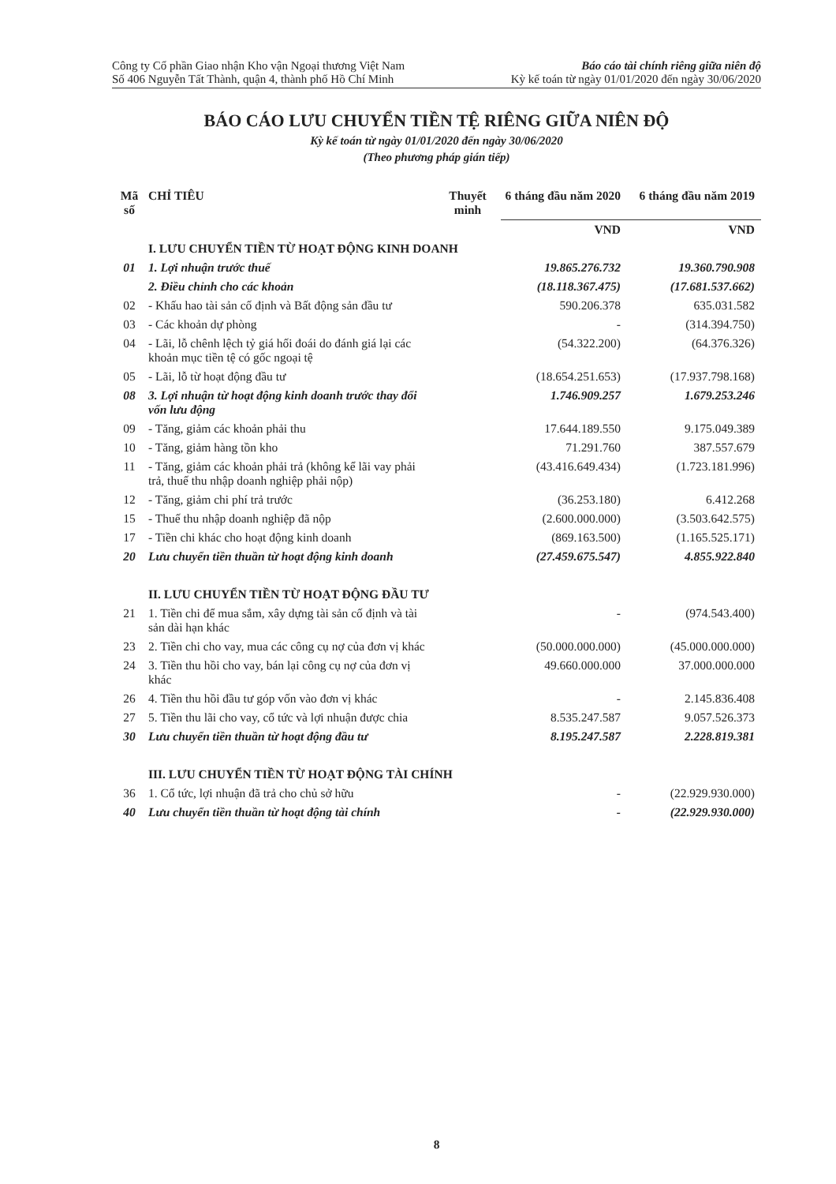Công ty Cổ phần Giao nhận Kho vận Ngoại thương Việt Nam
Số 406 Nguyễn Tất Thành, quận 4, thành phố Hồ Chí Minh
Báo cáo tài chính riêng giữa niên độ
Kỳ kế toán từ ngày 01/01/2020 đến ngày 30/06/2020
BÁO CÁO LƯU CHUYỂN TIỀN TỆ RIÊNG GIỮA NIÊN ĐỘ
Kỳ kế toán từ ngày 01/01/2020 đến ngày 30/06/2020
(Theo phương pháp gián tiếp)
| Mã số | CHỈ TIÊU | Thuyết minh | 6 tháng đầu năm 2020 | 6 tháng đầu năm 2019 |
| --- | --- | --- | --- | --- |
| | | | VND | VND |
| | I. LƯU CHUYỂN TIỀN TỪ HOẠT ĐỘNG KINH DOANH | | | |
| 01 | 1. Lợi nhuận trước thuế | | 19.865.276.732 | 19.360.790.908 |
| | 2. Điều chỉnh cho các khoản | | (18.118.367.475) | (17.681.537.662) |
| 02 | - Khấu hao tài sản cố định và Bất động sản đầu tư | | 590.206.378 | 635.031.582 |
| 03 | - Các khoản dự phòng | | - | (314.394.750) |
| 04 | - Lãi, lỗ chênh lệch tỷ giá hối đoái do đánh giá lại các khoản mục tiền tệ có gốc ngoại tệ | | (54.322.200) | (64.376.326) |
| 05 | - Lãi, lỗ từ hoạt động đầu tư | | (18.654.251.653) | (17.937.798.168) |
| 08 | 3. Lợi nhuận từ hoạt động kinh doanh trước thay đổi vốn lưu động | | 1.746.909.257 | 1.679.253.246 |
| 09 | - Tăng, giảm các khoản phải thu | | 17.644.189.550 | 9.175.049.389 |
| 10 | - Tăng, giảm hàng tồn kho | | 71.291.760 | 387.557.679 |
| 11 | - Tăng, giảm các khoản phải trả (không kể lãi vay phải trả, thuế thu nhập doanh nghiệp phải nộp) | | (43.416.649.434) | (1.723.181.996) |
| 12 | - Tăng, giảm chi phí trả trước | | (36.253.180) | 6.412.268 |
| 15 | - Thuế thu nhập doanh nghiệp đã nộp | | (2.600.000.000) | (3.503.642.575) |
| 17 | - Tiền chi khác cho hoạt động kinh doanh | | (869.163.500) | (1.165.525.171) |
| 20 | Lưu chuyển tiền thuần từ hoạt động kinh doanh | | (27.459.675.547) | 4.855.922.840 |
| | II. LƯU CHUYỂN TIỀN TỪ HOẠT ĐỘNG ĐẦU TƯ | | | |
| 21 | 1. Tiền chi để mua sắm, xây dựng tài sản cố định và tài sản dài hạn khác | | - | (974.543.400) |
| 23 | 2. Tiền chi cho vay, mua các công cụ nợ của đơn vị khác | | (50.000.000.000) | (45.000.000.000) |
| 24 | 3. Tiền thu hồi cho vay, bán lại công cụ nợ của đơn vị khác | | 49.660.000.000 | 37.000.000.000 |
| 26 | 4. Tiền thu hồi đầu tư góp vốn vào đơn vị khác | | - | 2.145.836.408 |
| 27 | 5. Tiền thu lãi cho vay, cổ tức và lợi nhuận được chia | | 8.535.247.587 | 9.057.526.373 |
| 30 | Lưu chuyển tiền thuần từ hoạt động đầu tư | | 8.195.247.587 | 2.228.819.381 |
| | III. LƯU CHUYỂN TIỀN TỪ HOẠT ĐỘNG TÀI CHÍNH | | | |
| 36 | 1. Cổ tức, lợi nhuận đã trả cho chủ sở hữu | | - | (22.929.930.000) |
| 40 | Lưu chuyển tiền thuần từ hoạt động tài chính | | - | (22.929.930.000) |
8